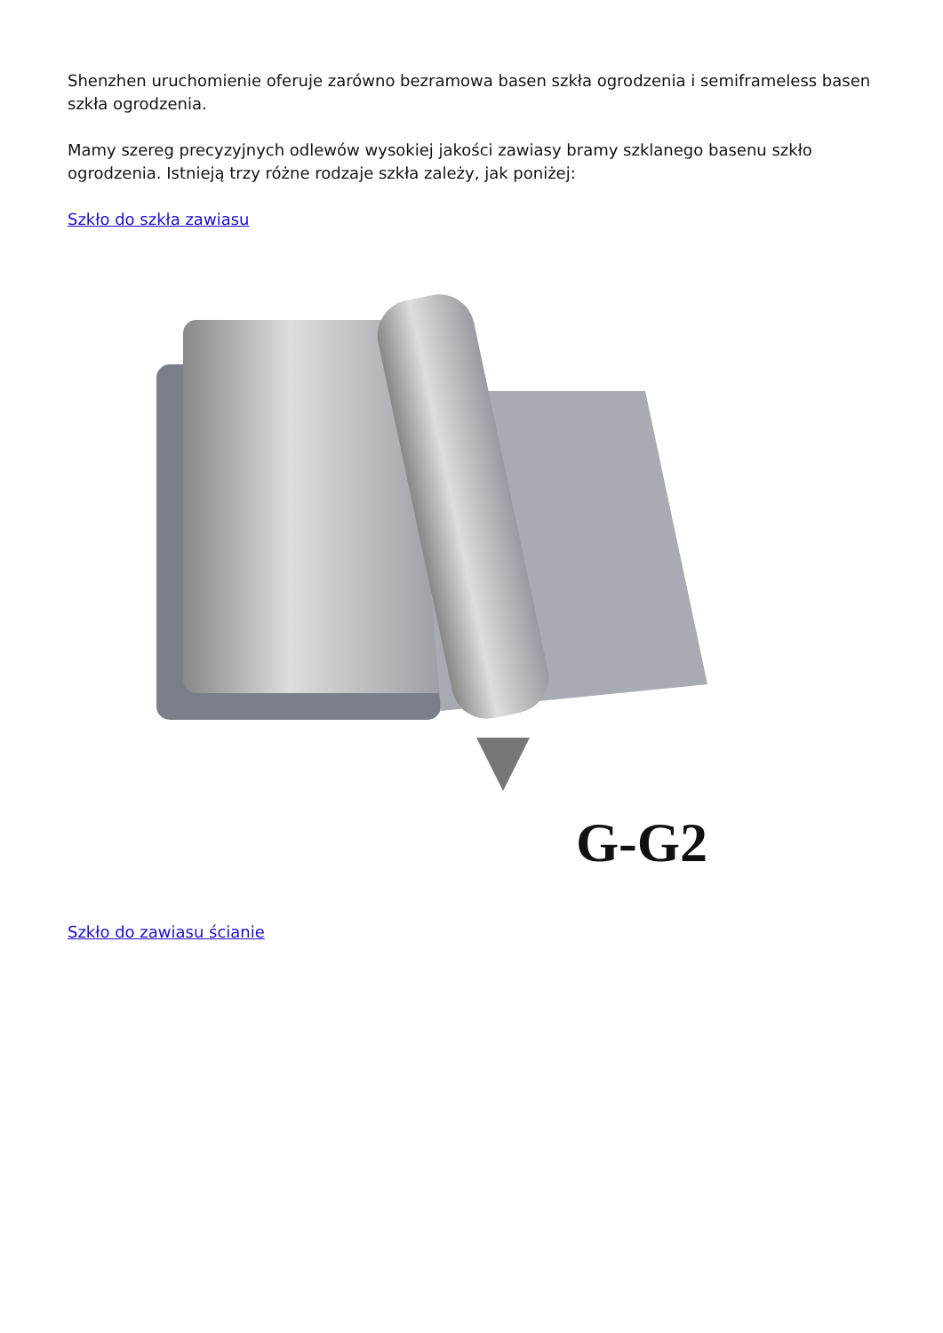Shenzhen uruchomienie oferuje zarówno bezramowa basen szkła ogrodzenia i semiframeless basen szkła ogrodzenia.
Mamy szereg precyzyjnych odlewów wysokiej jakości zawiasy bramy szklanego basenu szkło ogrodzenia. Istnieją trzy różne rodzaje szkła zależy, jak poniżej:
Szkło do szkła zawiasu
G-G2
Szkło do zawiasu ścianie